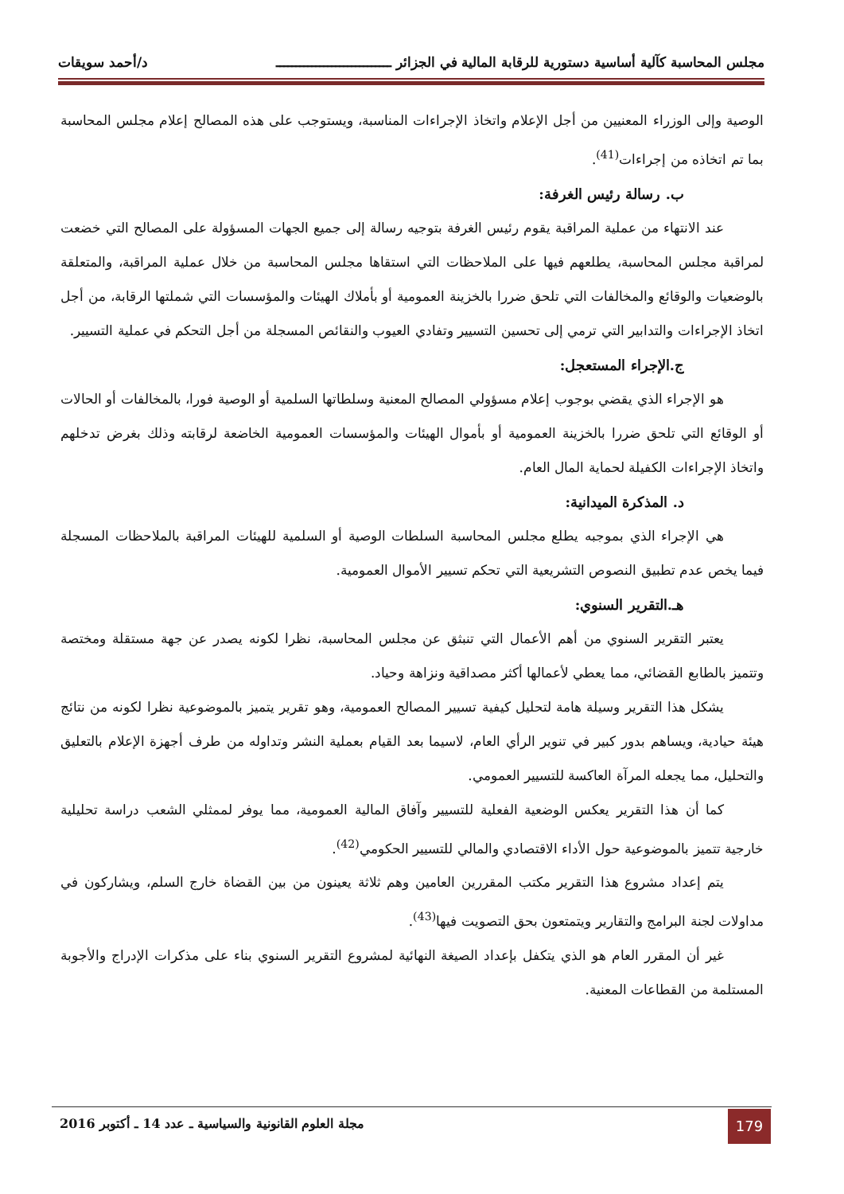مجلس المحاسبة كآلية أساسية دستورية للرقابة المالية في الجزائر ـــــــــــــــــــــــــــــ د/أحمد سويقات
الوصية وإلى الوزراء المعنيين من أجل الإعلام واتخاذ الإجراءات المناسبة، ويستوجب على هذه المصالح إعلام مجلس المحاسبة بما تم اتخاذه من إجراءات<sup>(41)</sup>.
ب. رسالة رئيس الغرفة:
عند الانتهاء من عملية المراقبة يقوم رئيس الغرفة بتوجيه رسالة إلى جميع الجهات المسؤولة على المصالح التي خضعت لمراقبة مجلس المحاسبة، يطلعهم فيها على الملاحظات التي استقاها مجلس المحاسبة من خلال عملية المراقبة، والمتعلقة بالوضعيات والوقائع والمخالفات التي تلحق ضررا بالخزينة العمومية أو بأملاك الهيئات والمؤسسات التي شملتها الرقابة، من أجل اتخاذ الإجراءات والتدابير التي ترمي إلى تحسين التسيير وتفادي العيوب والنقائص المسجلة من أجل التحكم في عملية التسيير.
ج.الإجراء المستعجل:
هو الإجراء الذي يقضي بوجوب إعلام مسؤولي المصالح المعنية وسلطاتها السلمية أو الوصية فورا، بالمخالفات أو الحالات أو الوقائع التي تلحق ضررا بالخزينة العمومية أو بأموال الهيئات والمؤسسات العمومية الخاضعة لرقابته وذلك بغرض تدخلهم واتخاذ الإجراءات الكفيلة لحماية المال العام.
د. المذكرة الميدانية:
هي الإجراء الذي بموجبه يطلع مجلس المحاسبة السلطات الوصية أو السلمية للهيئات المراقبة بالملاحظات المسجلة فيما يخص عدم تطبيق النصوص التشريعية التي تحكم تسيير الأموال العمومية.
هـ.التقرير السنوي:
يعتبر التقرير السنوي من أهم الأعمال التي تنبثق عن مجلس المحاسبة، نظرا لكونه يصدر عن جهة مستقلة ومختصة وتتميز بالطابع القضائي، مما يعطي لأعمالها أكثر مصداقية ونزاهة وحياد.
يشكل هذا التقرير وسيلة هامة لتحليل كيفية تسيير المصالح العمومية، وهو تقرير يتميز بالموضوعية نظرا لكونه من نتائج هيئة حيادية، ويساهم بدور كبير في تنوير الرأي العام، لاسيما بعد القيام بعملية النشر وتداوله من طرف أجهزة الإعلام بالتعليق والتحليل، مما يجعله المرآة العاكسة للتسيير العمومي.
كما أن هذا التقرير يعكس الوضعية الفعلية للتسيير وآفاق المالية العمومية، مما يوفر لممثلي الشعب دراسة تحليلية خارجية تتميز بالموضوعية حول الأداء الاقتصادي والمالي للتسيير الحكومي<sup>(42)</sup>.
يتم إعداد مشروع هذا التقرير مكتب المقررين العامين وهم ثلاثة يعينون من بين القضاة خارج السلم، ويشاركون في مداولات لجنة البرامج والتقارير ويتمتعون بحق التصويت فيها<sup>(43)</sup>.
غير أن المقرر العام هو الذي يتكفل بإعداد الصيغة النهائية لمشروع التقرير السنوي بناء على مذكرات الإدراج والأجوبة المستلمة من القطاعات المعنية.
179
مجلة العلوم القانونية والسياسية ـ عدد 14 ـ أكتوبر 2016